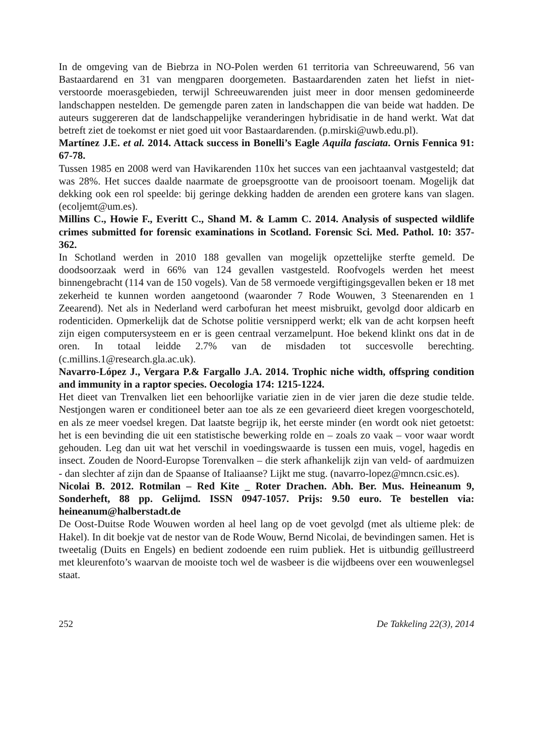In de omgeving van de Biebrza in NO-Polen werden 61 territoria van Schreeuwarend, 56 van Bastaardarend en 31 van mengparen doorgemeten. Bastaardarenden zaten het liefst in niet-verstoorde moerasgebieden, terwijl Schreeuwarenden juist meer in door mensen gedomineerde landschappen nestelden. De gemengde paren zaten in landschappen die van beide wat hadden. De auteurs suggereren dat de landschappelijke veranderingen hybridisatie in de hand werkt. Wat dat betreft ziet de toekomst er niet goed uit voor Bastaardarenden. (p.mirski@uwb.edu.pl).
Martínez J.E. et al. 2014. Attack success in Bonelli’s Eagle Aquila fasciata. Ornis Fennica 91: 67-78.
Tussen 1985 en 2008 werd van Havikarenden 110x het succes van een jachtaanval vastgesteld; dat was 28%. Het succes daalde naarmate de groepsgrootte van de prooisoort toenam. Mogelijk dat dekking ook een rol speelde: bij geringe dekking hadden de arenden een grotere kans van slagen. (ecoljemt@um.es).
Millins C., Howie F., Everitt C., Shand M. & Lamm C. 2014. Analysis of suspected wildlife crimes submitted for forensic examinations in Scotland. Forensic Sci. Med. Pathol. 10: 357-362.
In Schotland werden in 2010 188 gevallen van mogelijk opzettelijke sterfte gemeld. De doodsoorzaak werd in 66% van 124 gevallen vastgesteld. Roofvogels werden het meest binnengebracht (114 van de 150 vogels). Van de 58 vermoede vergiftigingsgevallen beken er 18 met zekerheid te kunnen worden aangetoond (waaronder 7 Rode Wouwen, 3 Steenarenden en 1 Zeearend). Net als in Nederland werd carbofuran het meest misbruikt, gevolgd door aldicarb en rodenticiden. Opmerkelijk dat de Schotse politie versnipperd werkt; elk van de acht korpsen heeft zijn eigen computersysteem en er is geen centraal verzamelpunt. Hoe bekend klinkt ons dat in de oren. In totaal leidde 2.7% van de misdaden tot succesvolle berechting. (c.millins.1@research.gla.ac.uk).
Navarro-López J., Vergara P.& Fargallo J.A. 2014. Trophic niche width, offspring condition and immunity in a raptor species. Oecologia 174: 1215-1224.
Het dieet van Trenvalken liet een behoorlijke variatie zien in de vier jaren die deze studie telde. Nestjongen waren er conditioneel beter aan toe als ze een gevarieerd dieet kregen voorgeschoteld, en als ze meer voedsel kregen. Dat laatste begrijp ik, het eerste minder (en wordt ook niet getoetst: het is een bevinding die uit een statistische bewerking rolde en – zoals zo vaak – voor waar wordt gehouden. Leg dan uit wat het verschil in voedingswaarde is tussen een muis, vogel, hagedis en insect. Zouden de Noord-Europse Torenvalken – die sterk afhankelijk zijn van veld- of aardmuizen - dan slechter af zijn dan de Spaanse of Italiaanse? Lijkt me stug. (navarro-lopez@mncn.csic.es).
Nicolai B. 2012. Rotmilan – Red Kite _ Roter Drachen. Abh. Ber. Mus. Heineanum 9, Sonderheft, 88 pp. Gelijmd. ISSN 0947-1057. Prijs: 9.50 euro. Te bestellen via: heineanum@halberstadt.de
De Oost-Duitse Rode Wouwen worden al heel lang op de voet gevolgd (met als ultieme plek: de Hakel). In dit boekje vat de nestor van de Rode Wouw, Bernd Nicolai, de bevindingen samen. Het is tweetalig (Duits en Engels) en bedient zodoende een ruim publiek. Het is uitbundig geïllustreerd met kleurenfoto’s waarvan de mooiste toch wel de wasbeer is die wijdbeens over een wouwenlegsel staat.
252 De Takkeling 22(3), 2014